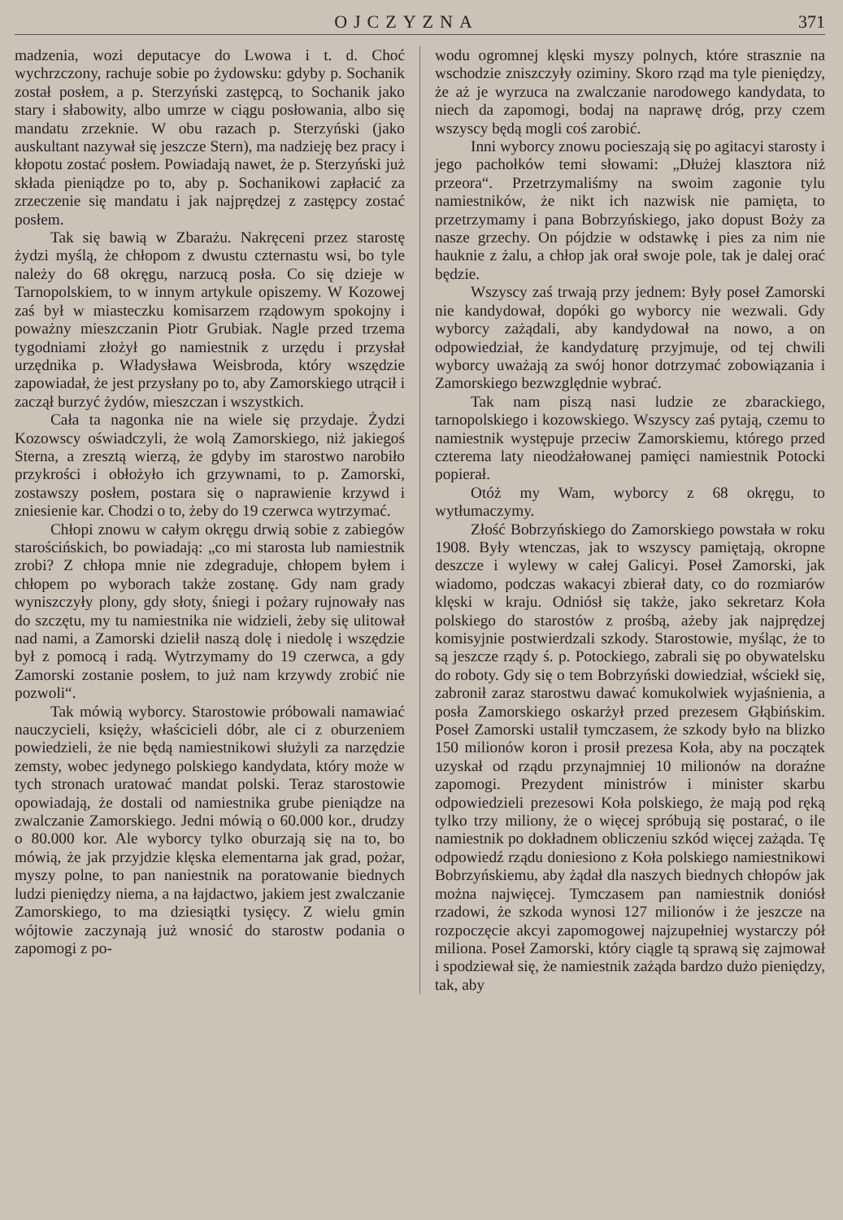OJCZYZNA 371
madzenia, wozi deputacye do Lwowa i t. d. Choć wychrzczony, rachuje sobie po żydowsku: gdyby p. Sochanik został posłem, a p. Sterzyński zastępcą, to Sochanik jako stary i słabowity, albo umrze w ciągu posłowania, albo się mandatu zrzeknie. W obu razach p. Sterzyński (jako auskultant nazywał się jeszcze Stern), ma nadzieję bez pracy i kłopotu zostać posłem. Powiadają nawet, że p. Sterzyński już składa pieniądze po to, aby p. Sochanikowi zapłacić za zrzeczenie się mandatu i jak najprędzej z zastępcy zostać posłem.
Tak się bawią w Zbarażu. Nakręceni przez starostę żydzi myślą, że chłopom z dwustu czternastu wsi, bo tyle należy do 68 okręgu, narzucą posła. Co się dzieje w Tarnopolskiem, to w innym artykule opiszemy. W Kozowej zaś był w miasteczku komisarzem rządowym spokojny i poważny mieszczanin Piotr Grubiak. Nagle przed trzema tygodniami złożył go namiestnik z urzędu i przysłał urzędnika p. Władysława Weisbroda, który wszędzie zapowiadał, że jest przysłany po to, aby Zamorskiego utrącił i zaczął burzyć żydów, mieszczan i wszystkich.
Cała ta nagonka nie na wiele się przydaje. Żydzi Kozowscy oświadczyli, że wolą Zamorskiego, niż jakiegoś Sterna, a zresztą wierzą, że gdyby im starostwo narobiło przykrości i obłożyło ich grzywnami, to p. Zamorski, zostawszy posłem, postara się o naprawienie krzywd i zniesienie kar. Chodzi o to, żeby do 19 czerwca wytrzymać.
Chłopi znowu w całym okręgu drwią sobie z zabiegów starościńskich, bo powiadają: „co mi starosta lub namiestnik zrobi? Z chłopa mnie nie zdegraduje, chłopem byłem i chłopem po wyborach także zostanę. Gdy nam grady wyniszczyły plony, gdy słoty, śniegi i pożary rujnowały nas do szczętu, my tu namiestnika nie widzieli, żeby się ulitował nad nami, a Zamorski dzielił naszą dolę i niedolę i wszędzie był z pomocą i radą. Wytrzymamy do 19 czerwca, a gdy Zamorski zostanie posłem, to już nam krzywdy zrobić nie pozwoli“.
Tak mówią wyborcy. Starostowie próbowali namawiać nauczycieli, księży, właścicieli dóbr, ale ci z oburzeniem powiedzieli, że nie będą namiestnikowi służyli za narzędzie zemsty, wobec jedynego polskiego kandydata, który może w tych stronach uratować mandat polski. Teraz starostowie opowiadają, że dostali od namiestnika grube pieniądze na zwalczanie Zamorskiego. Jedni mówią o 60.000 kor., drudzy o 80.000 kor. Ale wyborcy tylko oburzają się na to, bo mówią, że jak przyjdzie klęska elementarna jak grad, pożar, myszy polne, to pan naniestnik na poratowanie biednych ludzi pieniędzy niema, a na łajdactwo, jakiem jest zwalczanie Zamorskiego, to ma dziesiątki tysięcy. Z wielu gmin wójtowie zaczynają już wnosić do starostw podania o zapomogi z po-
wodu ogromnej klęski myszy polnych, które strasznie na wschodzie zniszczyły oziminy. Skoro rząd ma tyle pieniędzy, że aż je wyrzuca na zwalczanie narodowego kandydata, to niech da zapomogi, bodaj na naprawę dróg, przy czem wszyscy będą mogli coś zarobić.
Inni wyborcy znowu pocieszają się po agitacyi starosty i jego pachołków temi słowami: „Dłużej klasztora niż przeora“. Przetrzymaliśmy na swoim zagonie tylu namiestników, że nikt ich nazwisk nie pamięta, to przetrzymamy i pana Bobrzyńskiego, jako dopust Boży za nasze grzechy. On pójdzie w odstawkę i pies za nim nie hauknie z żalu, a chłop jak orał swoje pole, tak je dalej orać będzie.
Wszyscy zaś trwają przy jednem: Były poseł Zamorski nie kandydował, dopóki go wyborcy nie wezwali. Gdy wyborcy zażądali, aby kandydował na nowo, a on odpowiedział, że kandydaturę przyjmuje, od tej chwili wyborcy uważają za swój honor dotrzymać zobowiązania i Zamorskiego bezwzględnie wybrać.
Tak nam piszą nasi ludzie ze zbarackiego, tarnopolskiego i kozowskiego. Wszyscy zaś pytają, czemu to namiestnik występuje przeciw Zamorskiemu, którego przed czterema laty nieodżałowanej pamięci namiestnik Potocki popierał.
Otóż my Wam, wyborcy z 68 okręgu, to wytłumaczymy.
Złość Bobrzyńskiego do Zamorskiego powstała w roku 1908. Były wtenczas, jak to wszyscy pamiętają, okropne deszcze i wylewy w całej Galicyi. Poseł Zamorski, jak wiadomo, podczas wakacyi zbierał daty, co do rozmiarów klęski w kraju. Odniósł się także, jako sekretarz Koła polskiego do starostów z prośbą, ażeby jak najprędzej komisyjnie postwierdzali szkody. Starostowie, myśląc, że to są jeszcze rządy ś. p. Potockiego, zabrali się po obywatelsku do roboty. Gdy się o tem Bobrzyński dowiedział, wściekł się, zabronił zaraz starostwu dawać komukolwiek wyjaśnienia, a posła Zamorskiego oskarżył przed prezesem Głąbińskim. Poseł Zamorski ustalił tymczasem, że szkody było na blizko 150 milionów koron i prosił prezesa Koła, aby na początek uzyskał od rządu przynajmniej 10 milionów na doraźne zapomogi. Prezydent ministrów i minister skarbu odpowiedzieli prezesowi Koła polskiego, że mają pod ręką tylko trzy miliony, że o więcej spróbują się postarać, o ile namiestnik po dokładnem obliczeniu szkód więcej zażąda. Tę odpowiedź rządu doniesiono z Koła polskiego namiestnikowi Bobrzyńskiemu, aby żądał dla naszych biednych chłopów jak można najwięcej. Tymczasem pan namiestnik doniósł rzadowi, że szkoda wynosi 127 milionów i że jeszcze na rozpoczęcie akcyi zapomogowej najzupełniej wystarczy pół miliona. Poseł Zamorski, który ciągle tą sprawą się zajmował i spodziewał się, że namiestnik zażąda bardzo dużo pieniędzy, tak, aby